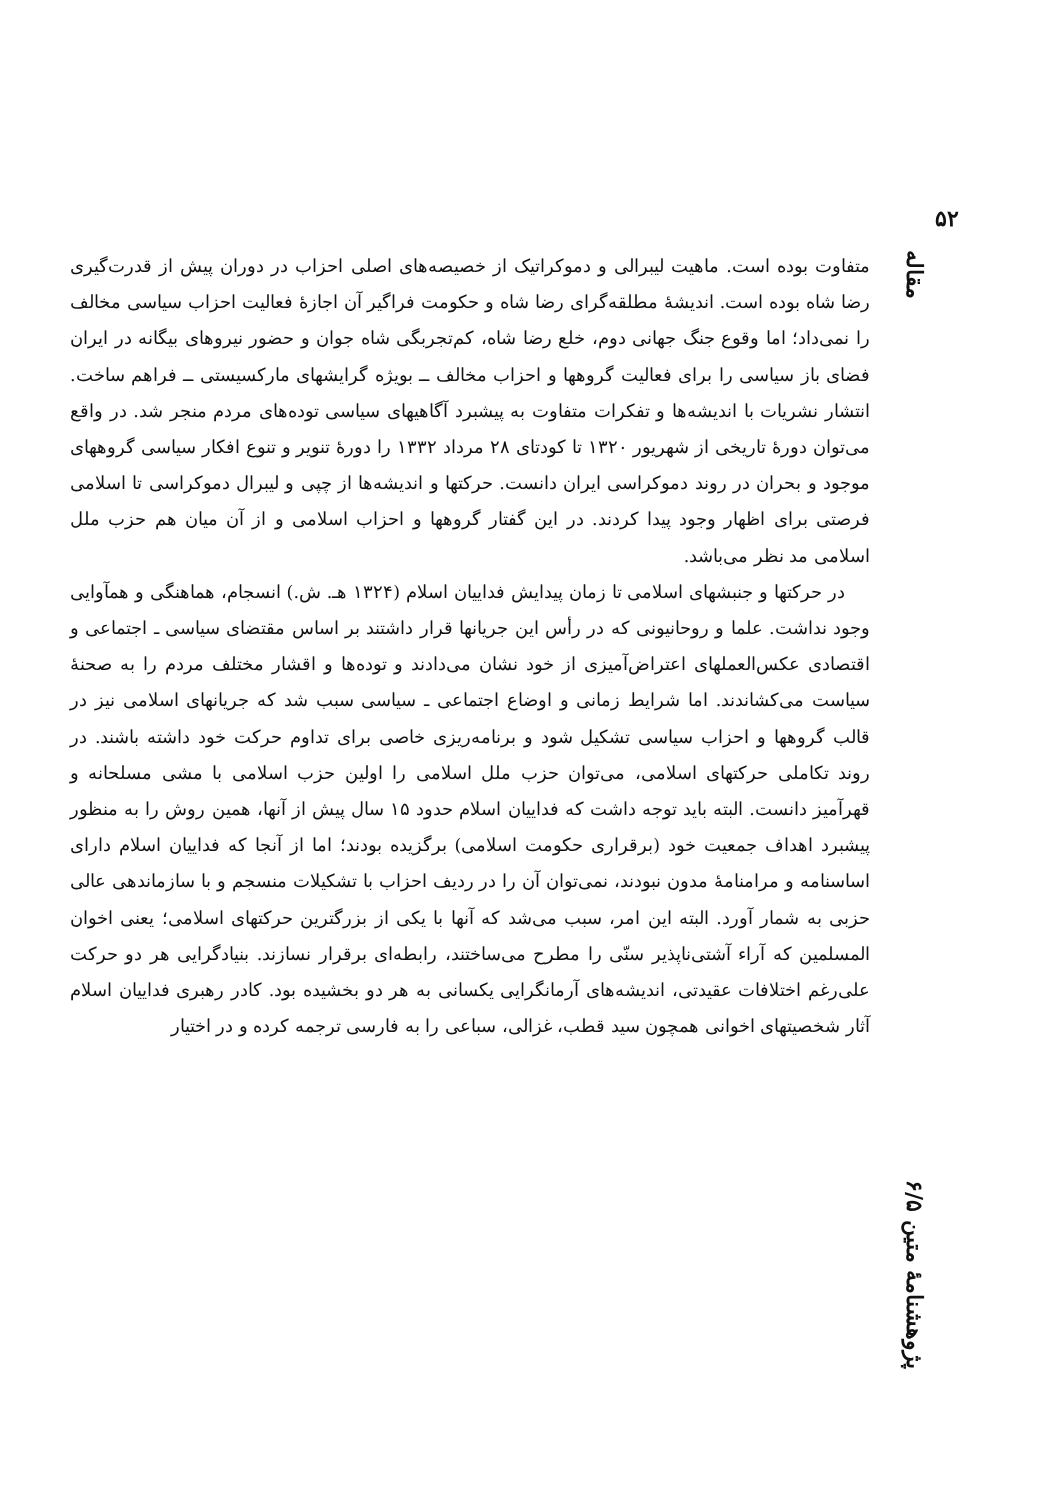۵۲
مقاله
پژوهشنامهٔ متین ۶/۵
متفاوت بوده است. ماهیت لیبرالی و دموکراتیک از خصیصه‌های اصلی احزاب در دوران پیش از قدرت‌گیری رضا شاه بوده است. اندیشهٔ مطلقه‌گرای رضا شاه و حکومت فراگیر آن اجازهٔ فعالیت احزاب سیاسی مخالف را نمی‌داد؛ اما وقوع جنگ جهانی دوم، خلع رضا شاه، کم‌تجربگی شاه جوان و حضور نیروهای بیگانه در ایران فضای باز سیاسی را برای فعالیت گروهها و احزاب مخالف ــ بویژه گرایشهای مارکسیستی ــ فراهم ساخت. انتشار نشریات با اندیشه‌ها و تفکرات متفاوت به پیشبرد آگاهیهای سیاسی توده‌های مردم منجر شد. در واقع می‌توان دورهٔ تاریخی از شهریور ۱۳۲۰ تا کودتای ۲۸ مرداد ۱۳۳۲ را دورهٔ تنویر و تنوع افکار سیاسی گروههای موجود و بحران در روند دموکراسی ایران دانست. حرکتها و اندیشه‌ها از چپی و لیبرال دموکراسی تا اسلامی فرصتی برای اظهار وجود پیدا کردند. در این گفتار گروهها و احزاب اسلامی و از آن میان هم حزب ملل اسلامی مد نظر می‌باشد.
در حرکتها و جنبشهای اسلامی تا زمان پیدایش فداییان اسلام (۱۳۲۴ هـ. ش.) انسجام، هماهنگی و همآوایی وجود نداشت. علما و روحانیونی که در رأس این جریانها قرار داشتند بر اساس مقتضای سیاسی ـ اجتماعی و اقتصادی عکس‌العملهای اعتراض‌آمیزی از خود نشان می‌دادند و توده‌ها و اقشار مختلف مردم را به صحنهٔ سیاست می‌کشاندند. اما شرایط زمانی و اوضاع اجتماعی ـ سیاسی سبب شد که جریانهای اسلامی نیز در قالب گروهها و احزاب سیاسی تشکیل شود و برنامه‌ریزی خاصی برای تداوم حرکت خود داشته باشند. در روند تکاملی حرکتهای اسلامی، می‌توان حزب ملل اسلامی را اولین حزب اسلامی با مشی مسلحانه و قهرآمیز دانست. البته باید توجه داشت که فداییان اسلام حدود ۱۵ سال پیش از آنها، همین روش را به منظور پیشبرد اهداف جمعیت خود (برقراری حکومت اسلامی) برگزیده بودند؛ اما از آنجا که فداییان اسلام دارای اساسنامه و مرامنامهٔ مدون نبودند، نمی‌توان آن را در ردیف احزاب با تشکیلات منسجم و با سازماندهی عالی حزبی به شمار آورد. البته این امر، سبب می‌شد که آنها با یکی از بزرگترین حرکتهای اسلامی؛ یعنی اخوان المسلمین که آراء آشتی‌ناپذیر سنّی را مطرح می‌ساختند، رابطه‌ای برقرار نسازند. بنیادگرایی هر دو حرکت علی‌رغم اختلافات عقیدتی، اندیشه‌های آرمانگرایی یکسانی به هر دو بخشیده بود. کادر رهبری فداییان اسلام آثار شخصیتهای اخوانی همچون سید قطب، غزالی، سباعی را به فارسی ترجمه کرده و در اختیار